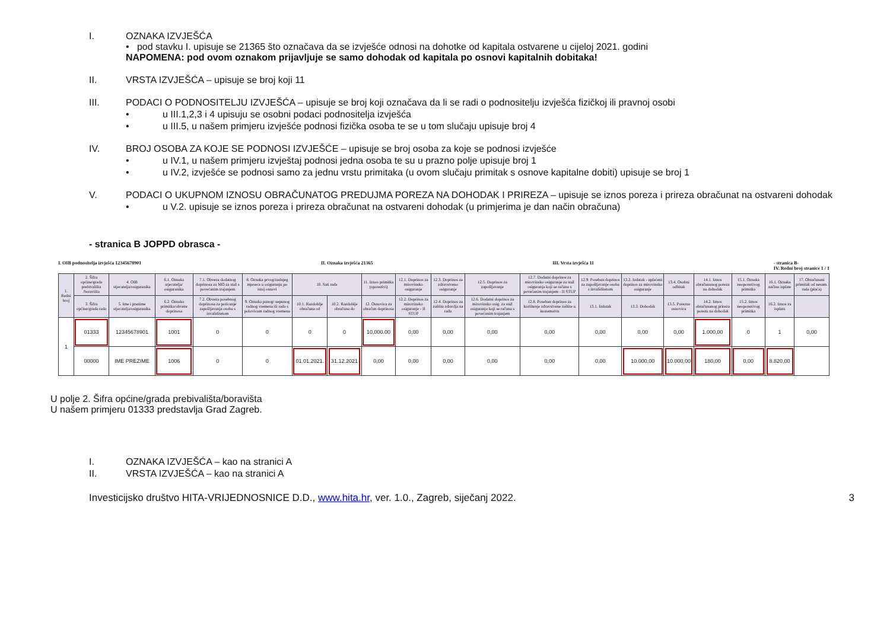I. OZNAKA IZVJEŠĆA
• pod stavku I. upisuje se 21365 što označava da se izvješće odnosi na dohotke od kapitala ostvarene u cijeloj 2021. godini
NAPOMENA: pod ovom oznakom prijavljuje se samo dohodak od kapitala po osnovi kapitalnih dobitaka!
II. VRSTA IZVJEŠĆA – upisuje se broj koji 11
III. PODACI O PODNOSITELJU IZVJEŠĆA – upisuje se broj koji označava da li se radi o podnositelju izvješća fizičkoj ili pravnoj osobi
• u III.1,2,3 i 4 upisuju se osobni podaci podnositelja izvješća
• u III.5, u našem primjeru izvješće podnosi fizička osoba te se u tom slučaju upisuje broj 4
IV. BROJ OSOBA ZA KOJE SE PODNOSI IZVJEŠĆE – upisuje se broj osoba za koje se podnosi izvješće
• u IV.1, u našem primjeru izvještaj podnosi jedna osoba te su u prazno polje upisuje broj 1
• u IV.2, izvješće se podnosi samo za jednu vrstu primitaka (u ovom slučaju primitak s osnove kapitalne dobiti) upisuje se broj 1
V. PODACI O UKUPNOM IZNOSU OBRAČUNATOG PREDUJMA POREZA NA DOHODAK I PRIREZA – upisuje se iznos poreza i prireza obračunat na ostvareni dohodak
• u V.2. upisuje se iznos poreza i prireza obračunat na ostvareni dohodak (u primjerima je dan način obračuna)
- stranica B JOPPD obrasca -
I. OIB podnositelja izvješća 12345678901 II. Oznaka izvješća 21365 III. Vrsta izvješća 11 - stranica B-
IV. Redni broj stranice 1 / 1
| 1. Redni broj | 2. Šifra općine/grada prebivališta /boravišta | 4. OIB stjecatelja/osiguranika | 6.1. Oznaka stjecatelja/ osiguranika | 7.1. Obveza dodatnog doprinosa za MO za staž s povećanim trajanjem | 8. Oznaka prvog/zadnjeg mjeseca u osiguranju po istoj osnovi | 10. Sati rada | | 11. Iznos primitka (oporezivi) | 12.1. Doprinos za mirovinsko osiguranje | 12.3. Doprinos za zdravstveno osiguranje | 12.5. Doprinos za zapošljavanje | 12.7. Dodatni doprinos za mirovinsko osiguranje za staž osiguranja koji se računa s povećanim trajanjem - II STUP | 12.9. Poseban doprinos za zapošljavanje osoba s invaliditetom | 13.2. Izdatak - uplaćeni doprinos za mirovinsko osiguranje | 13.4. Osobni odbitak | 14.1. Iznos obračunanog poreza na dohodak | 15.1. Oznaka neoporezivog primitka | 16.1. Oznaka načina isplate | 17. Obračunani primitak od nesam. rada (plaća) |
| --- | --- | --- | --- | --- | --- | --- | --- | --- | --- | --- | --- | --- | --- | --- | --- | --- | --- | --- | --- |
| | 3. Šifra općine/grada rada | 5. Ime i prezime stjecatelja/osiguranika | 6.2. Oznaka primitka/obveze doprinosa | 7.2. Obveza posebnog doprinosa za poticanje zapošljavanja osoba s invaliditetom | 9. Oznaka punog/ nepunog radnog vremena ili rada s polovicom radnog vremena | 10.1. Razdoblje obračuna od | 10.2. Razdoblje obračuna do | 12. Osnovica za obračun doprinosa | 12.2. Doprinos za mirovinsko osiguranje - II STUP | 12.4. Doprinos za zaštitu zdravlja na radu | 12.6. Dodatni doprinos za mirovinsko osig. za staž osiguranja koji se računa s povećanim trajanjem | 12.8. Poseban doprinos za korištenje zdravstvene zaštite u inozemstvu | 13.1. Izdatak | 13.3. Dohodak | 13.5. Porezna osnovica | 14.2. Iznos obračunanog prireza porezu na dohodak | 15.2. Iznos neoporezivog primitka | 16.2. Iznos za isplatu | |
| 1 | 01333 | 12345678901 | 1001 | 0 | 0 | 0 | 0 | 10,000.00 | 0,00 | 0,00 | 0,00 | 0,00 | 0,00 | 0,00 | 0,00 | 1.000,00 | 0 | 1 | 0,00 |
| | 00000 | IME PREZIME | 1006 | 0 | 0 | 01.01.2021. | 31.12.2021 | 0,00 | 0,00 | 0,00 | 0,00 | 0,00 | 0,00 | 10.000,00 | 10.000,00 | 180,00 | 0,00 | 8.820,00 | |
U polje 2. Šifra općine/grada prebivališta/boravišta
U našem primjeru 01333 predstavlja Grad Zagreb.
I. OZNAKA IZVJEŠĆA – kao na stranici A
II. VRSTA IZVJEŠĆA – kao na stranici A
Investicijsko društvo HITA-VRIJEDNOSNICE D.D., www.hita.hr, ver. 1.0., Zagreb, siječanj 2022. 3